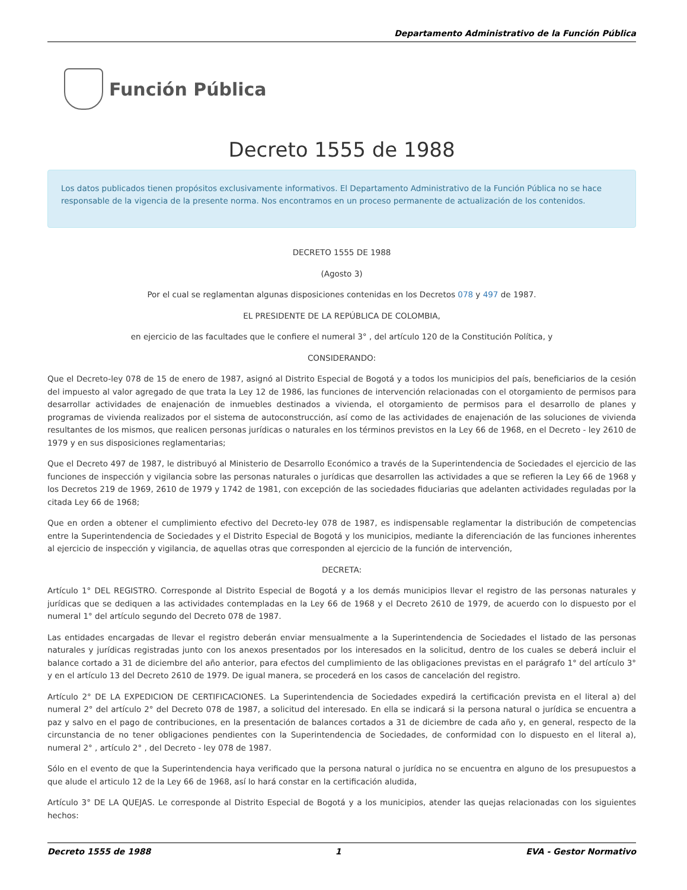Departamento Administrativo de la Función Pública
Función Pública
Decreto 1555 de 1988
Los datos publicados tienen propósitos exclusivamente informativos. El Departamento Administrativo de la Función Pública no se hace responsable de la vigencia de la presente norma. Nos encontramos en un proceso permanente de actualización de los contenidos.
DECRETO 1555 DE 1988
(Agosto 3)
Por el cual se reglamentan algunas disposiciones contenidas en los Decretos 078 y 497 de 1987.
EL PRESIDENTE DE LA REPÚBLICA DE COLOMBIA,
en ejercicio de las facultades que le confiere el numeral 3° , del artículo 120 de la Constitución Política, y
CONSIDERANDO:
Que el Decreto-ley 078 de 15 de enero de 1987, asignó al Distrito Especial de Bogotá y a todos los municipios del país, beneficiarios de la cesión del impuesto al valor agregado de que trata la Ley 12 de 1986, las funciones de intervención relacionadas con el otorgamiento de permisos para desarrollar actividades de enajenación de inmuebles destinados a vivienda, el otorgamiento de permisos para el desarrollo de planes y programas de vivienda realizados por el sistema de autoconstrucción, así como de las actividades de enajenación de las soluciones de vivienda resultantes de los mismos, que realicen personas jurídicas o naturales en los términos previstos en la Ley 66 de 1968, en el Decreto - ley 2610 de 1979 y en sus disposiciones reglamentarias;
Que el Decreto 497 de 1987, le distribuyó al Ministerio de Desarrollo Económico a través de la Superintendencia de Sociedades el ejercicio de las funciones de inspección y vigilancia sobre las personas naturales o jurídicas que desarrollen las actividades a que se refieren la Ley 66 de 1968 y los Decretos 219 de 1969, 2610 de 1979 y 1742 de 1981, con excepción de las sociedades fiduciarias que adelanten actividades reguladas por la citada Ley 66 de 1968;
Que en orden a obtener el cumplimiento efectivo del Decreto-ley 078 de 1987, es indispensable reglamentar la distribución de competencias entre la Superintendencia de Sociedades y el Distrito Especial de Bogotá y los municipios, mediante la diferenciación de las funciones inherentes al ejercicio de inspección y vigilancia, de aquellas otras que corresponden al ejercicio de la función de intervención,
DECRETA:
Artículo 1° DEL REGISTRO. Corresponde al Distrito Especial de Bogotá y a los demás municipios llevar el registro de las personas naturales y jurídicas que se dediquen a las actividades contempladas en la Ley 66 de 1968 y el Decreto 2610 de 1979, de acuerdo con lo dispuesto por el numeral 1° del artículo segundo del Decreto 078 de 1987.
Las entidades encargadas de llevar el registro deberán enviar mensualmente a la Superintendencia de Sociedades el listado de las personas naturales y jurídicas registradas junto con los anexos presentados por los interesados en la solicitud, dentro de los cuales se deberá incluir el balance cortado a 31 de diciembre del año anterior, para efectos del cumplimiento de las obligaciones previstas en el parágrafo 1° del artículo 3° y en el artículo 13 del Decreto 2610 de 1979. De igual manera, se procederá en los casos de cancelación del registro.
Artículo 2° DE LA EXPEDICION DE CERTIFICACIONES. La Superintendencia de Sociedades expedirá la certificación prevista en el literal a) del numeral 2° del artículo 2° del Decreto 078 de 1987, a solicitud del interesado. En ella se indicará si la persona natural o jurídica se encuentra a paz y salvo en el pago de contribuciones, en la presentación de balances cortados a 31 de diciembre de cada año y, en general, respecto de la circunstancia de no tener obligaciones pendientes con la Superintendencia de Sociedades, de conformidad con lo dispuesto en el literal a), numeral 2° , artículo 2° , del Decreto - ley 078 de 1987.
Sólo en el evento de que la Superintendencia haya verificado que la persona natural o jurídica no se encuentra en alguno de los presupuestos a que alude el articulo 12 de la Ley 66 de 1968, así lo hará constar en la certificación aludida,
Artículo 3° DE LA QUEJAS. Le corresponde al Distrito Especial de Bogotá y a los municipios, atender las quejas relacionadas con los siguientes hechos:
Decreto 1555 de 1988 1 EVA - Gestor Normativo